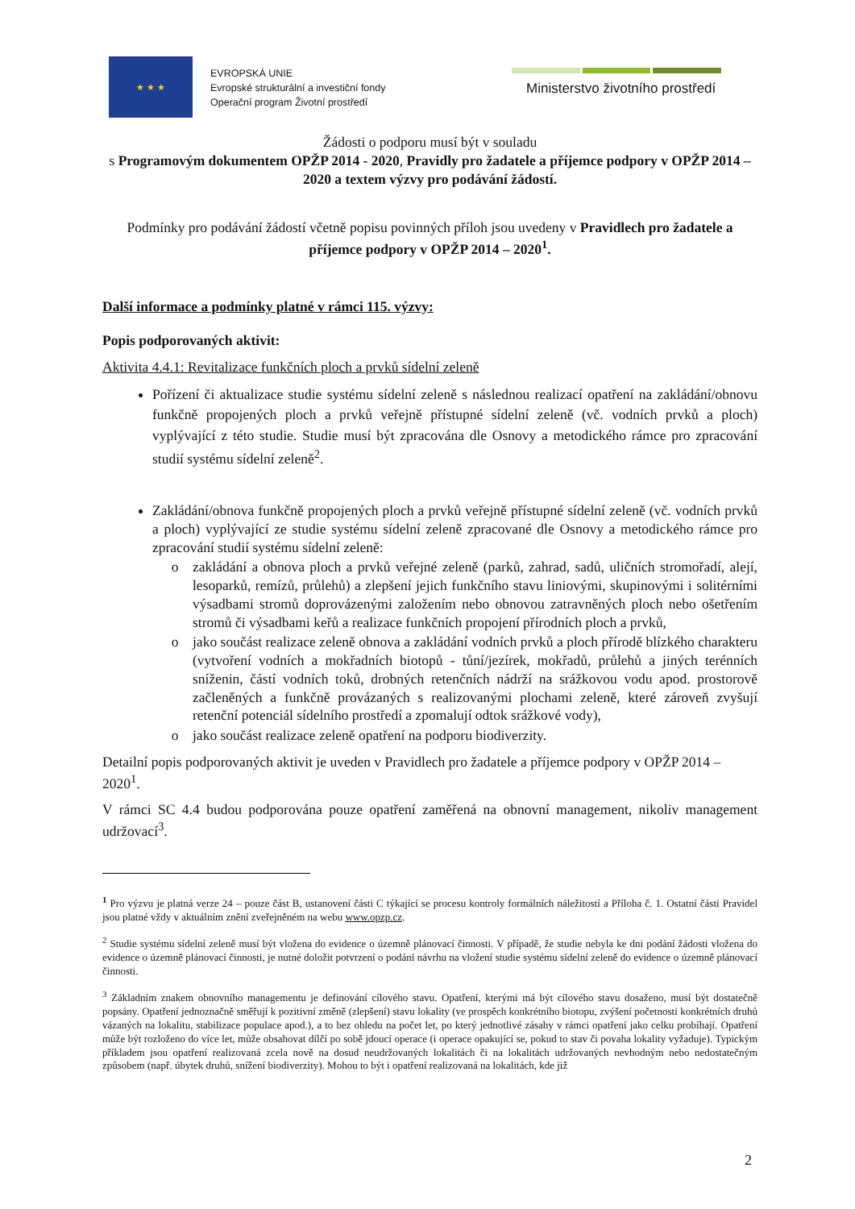★ ★ ★
EVROPSKÁ UNIE
Evropské strukturální a investiční fondy
Operační program Životní prostředí
Ministerstvo životního prostředí
Žádosti o podporu musí být v souladu
s Programovým dokumentem OPŽP 2014 - 2020, Pravidly pro žadatele a příjemce podpory v OPŽP 2014 – 2020 a textem výzvy pro podávání žádostí.
Podmínky pro podávání žádostí včetně popisu povinných příloh jsou uvedeny v Pravidlech pro žadatele a příjemce podpory v OPŽP 2014 – 2020<sup>1</sup>.
Další informace a podmínky platné v rámci 115. výzvy:
Popis podporovaných aktivit:
Aktivita 4.4.1: Revitalizace funkčních ploch a prvků sídelní zeleně
Pořízení či aktualizace studie systému sídelní zeleně s následnou realizací opatření na zakládání/obnovu funkčně propojených ploch a prvků veřejně přístupné sídelní zeleně (vč. vodních prvků a ploch) vyplývající z této studie. Studie musí být zpracována dle Osnovy a metodického rámce pro zpracování studií systému sídelní zeleně<sup>2</sup>.
Zakládání/obnova funkčně propojených ploch a prvků veřejně přístupné sídelní zeleně (vč. vodních prvků a ploch) vyplývající ze studie systému sídelní zeleně zpracované dle Osnovy a metodického rámce pro zpracování studií systému sídelní zeleně:
zakládání a obnova ploch a prvků veřejné zeleně (parků, zahrad, sadů, uličních stromořadí, alejí, lesoparků, remízů, průlehů) a zlepšení jejich funkčního stavu liniovými, skupinovými i solitérními výsadbami stromů doprovázenými založením nebo obnovou zatravněných ploch nebo ošetřením stromů či výsadbami keřů a realizace funkčních propojení přírodních ploch a prvků,
jako součást realizace zeleně obnova a zakládání vodních prvků a ploch přírodě blízkého charakteru (vytvoření vodních a mokřadních biotopů - tůní/jezírek, mokřadů, průlehů a jiných terénních sníženin, částí vodních toků, drobných retenčních nádrží na srážkovou vodu apod. prostorově začleněných a funkčně provázaných s realizovanými plochami zeleně, které zároveň zvyšují retenční potenciál sídelního prostředí a zpomalují odtok srážkové vody),
jako součást realizace zeleně opatření na podporu biodiverzity.
Detailní popis podporovaných aktivit je uveden v Pravidlech pro žadatele a příjemce podpory v OPŽP 2014 – 2020<sup>1</sup>.
V rámci SC 4.4 budou podporována pouze opatření zaměřená na obnovní management, nikoliv management udržovací<sup>3</sup>.
<sup>1</sup> Pro výzvu je platná verze 24 – pouze část B, ustanovení části C týkající se procesu kontroly formálních náležitostí a Příloha č. 1. Ostatní části Pravidel jsou platné vždy v aktuálním znění zveřejněném na webu www.opzp.cz.
<sup>2</sup> Studie systému sídelní zeleně musí být vložena do evidence o územně plánovací činnosti. V případě, že studie nebyla ke dni podání žádosti vložena do evidence o územně plánovací činnosti, je nutné doložit potvrzení o podání návrhu na vložení studie systému sídelní zeleně do evidence o územně plánovací činnosti.
<sup>3</sup> Základním znakem obnovního managementu je definování cílového stavu. Opatření, kterými má být cílového stavu dosaženo, musí být dostatečně popsány. Opatření jednoznačně směřují k pozitivní změně (zlepšení) stavu lokality (ve prospěch konkrétního biotopu, zvýšení početnosti konkrétních druhů vázaných na lokalitu, stabilizace populace apod.), a to bez ohledu na počet let, po který jednotlivé zásahy v rámci opatření jako celku probíhají. Opatření může být rozloženo do více let, může obsahovat dílčí po sobě jdoucí operace (i operace opakující se, pokud to stav či povaha lokality vyžaduje). Typickým příkladem jsou opatření realizovaná zcela nově na dosud neudržovaných lokalitách či na lokalitách udržovaných nevhodným nebo nedostatečným způsobem (např. úbytek druhů, snížení biodiverzity). Mohou to být i opatření realizovaná na lokalitách, kde již
2